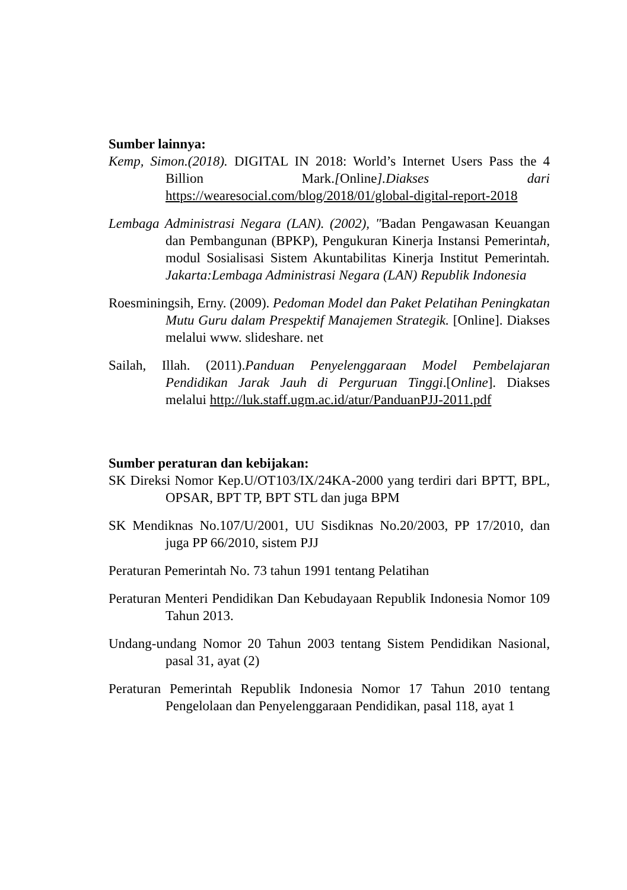Sumber lainnya:
Kemp, Simon.(2018). DIGITAL IN 2018: World’s Internet Users Pass the 4 Billion Mark.[Online].Diakses dari https://wearesocial.com/blog/2018/01/global-digital-report-2018
Lembaga Administrasi Negara (LAN). (2002), "Badan Pengawasan Keuangan dan Pembangunan (BPKP), Pengukuran Kinerja Instansi Pemerintah, modul Sosialisasi Sistem Akuntabilitas Kinerja Institut Pemerintah. Jakarta:Lembaga Administrasi Negara (LAN) Republik Indonesia
Roesminingsih, Erny. (2009). Pedoman Model dan Paket Pelatihan Peningkatan Mutu Guru dalam Prespektif Manajemen Strategik. [Online]. Diakses melalui www. slideshare. net
Sailah, Illah. (2011).Panduan Penyelenggaraan Model Pembelajaran Pendidikan Jarak Jauh di Perguruan Tinggi.[Online]. Diakses melalui http://luk.staff.ugm.ac.id/atur/PanduanPJJ-2011.pdf
Sumber peraturan dan kebijakan:
SK Direksi Nomor Kep.U/OT103/IX/24KA-2000 yang terdiri dari BPTT, BPL, OPSAR, BPT TP, BPT STL dan juga BPM
SK Mendiknas No.107/U/2001, UU Sisdiknas No.20/2003, PP 17/2010, dan juga PP 66/2010, sistem PJJ
Peraturan Pemerintah No. 73 tahun 1991 tentang Pelatihan
Peraturan Menteri Pendidikan Dan Kebudayaan Republik Indonesia Nomor 109 Tahun 2013.
Undang-undang Nomor 20 Tahun 2003 tentang Sistem Pendidikan Nasional, pasal 31, ayat (2)
Peraturan Pemerintah Republik Indonesia Nomor 17 Tahun 2010 tentang Pengelolaan dan Penyelenggaraan Pendidikan, pasal 118, ayat 1